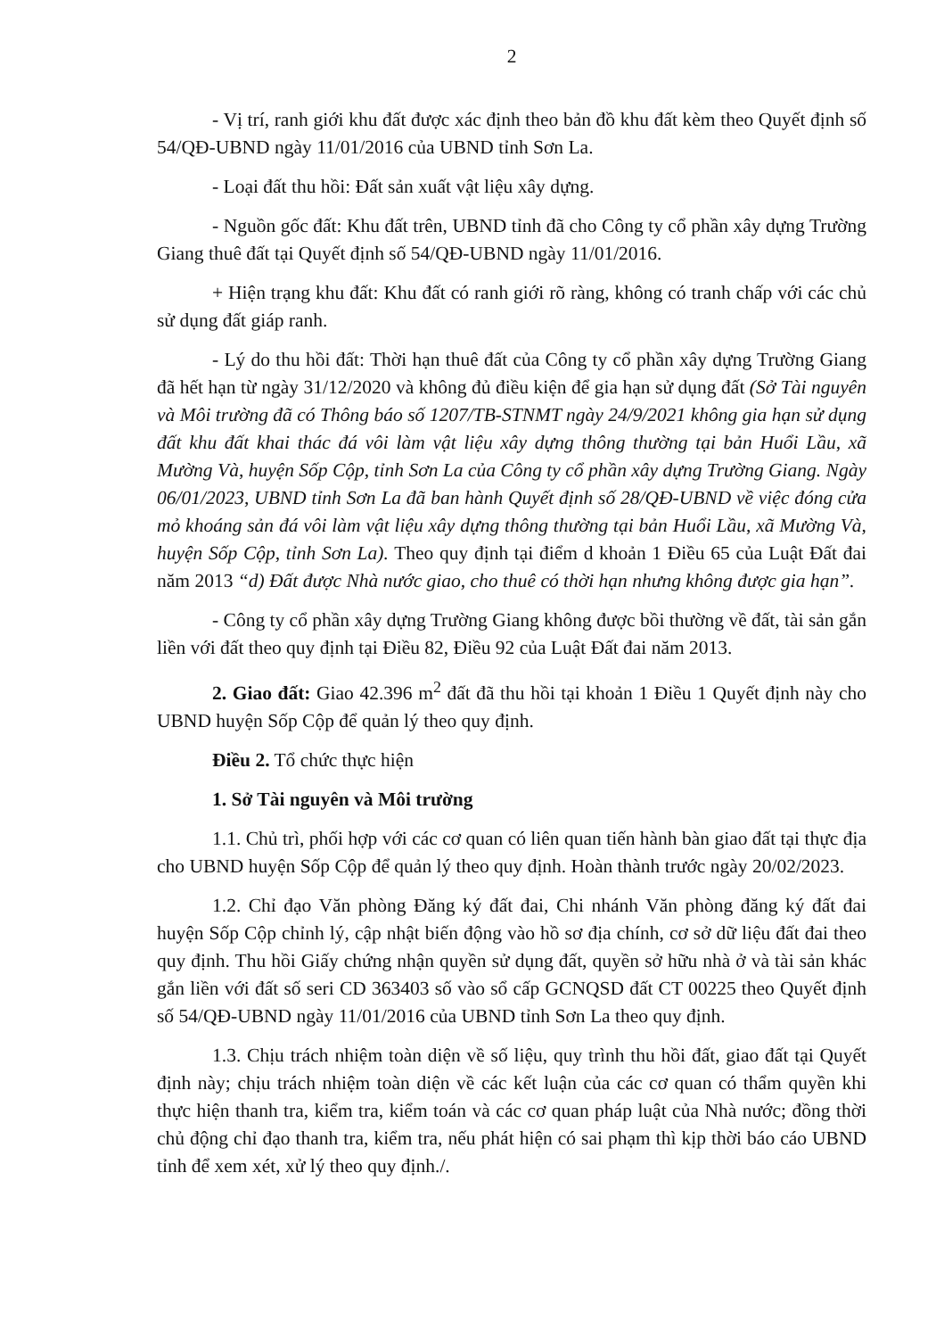2
- Vị trí, ranh giới khu đất được xác định theo bản đồ khu đất kèm theo Quyết định số 54/QĐ-UBND ngày 11/01/2016 của UBND tỉnh Sơn La.
- Loại đất thu hồi: Đất sản xuất vật liệu xây dựng.
- Nguồn gốc đất: Khu đất trên, UBND tỉnh đã cho Công ty cổ phần xây dựng Trường Giang thuê đất tại Quyết định số 54/QĐ-UBND ngày 11/01/2016.
+ Hiện trạng khu đất: Khu đất có ranh giới rõ ràng, không có tranh chấp với các chủ sử dụng đất giáp ranh.
- Lý do thu hồi đất: Thời hạn thuê đất của Công ty cổ phần xây dựng Trường Giang đã hết hạn từ ngày 31/12/2020 và không đủ điều kiện để gia hạn sử dụng đất (Sở Tài nguyên và Môi trường đã có Thông báo số 1207/TB-STNMT ngày 24/9/2021 không gia hạn sử dụng đất khu đất khai thác đá vôi làm vật liệu xây dựng thông thường tại bản Huổi Lầu, xã Mường Và, huyện Sốp Cộp, tỉnh Sơn La của Công ty cổ phần xây dựng Trường Giang. Ngày 06/01/2023, UBND tỉnh Sơn La đã ban hành Quyết định số 28/QĐ-UBND về việc đóng cửa mỏ khoáng sản đá vôi làm vật liệu xây dựng thông thường tại bản Huổi Lầu, xã Mường Và, huyện Sốp Cộp, tỉnh Sơn La). Theo quy định tại điểm d khoản 1 Điều 65 của Luật Đất đai năm 2013 “d) Đất được Nhà nước giao, cho thuê có thời hạn nhưng không được gia hạn”.
- Công ty cổ phần xây dựng Trường Giang không được bồi thường về đất, tài sản gắn liền với đất theo quy định tại Điều 82, Điều 92 của Luật Đất đai năm 2013.
2. Giao đất: Giao 42.396 m<sup>2</sup> đất đã thu hồi tại khoản 1 Điều 1 Quyết định này cho UBND huyện Sốp Cộp để quản lý theo quy định.
Điều 2. Tổ chức thực hiện
1. Sở Tài nguyên và Môi trường
1.1. Chủ trì, phối hợp với các cơ quan có liên quan tiến hành bàn giao đất tại thực địa cho UBND huyện Sốp Cộp để quản lý theo quy định. Hoàn thành trước ngày 20/02/2023.
1.2. Chỉ đạo Văn phòng Đăng ký đất đai, Chi nhánh Văn phòng đăng ký đất đai huyện Sốp Cộp chỉnh lý, cập nhật biến động vào hồ sơ địa chính, cơ sở dữ liệu đất đai theo quy định. Thu hồi Giấy chứng nhận quyền sử dụng đất, quyền sở hữu nhà ở và tài sản khác gắn liền với đất số seri CD 363403 số vào sổ cấp GCNQSD đất CT 00225 theo Quyết định số 54/QĐ-UBND ngày 11/01/2016 của UBND tỉnh Sơn La theo quy định.
1.3. Chịu trách nhiệm toàn diện về số liệu, quy trình thu hồi đất, giao đất tại Quyết định này; chịu trách nhiệm toàn diện về các kết luận của các cơ quan có thẩm quyền khi thực hiện thanh tra, kiểm tra, kiểm toán và các cơ quan pháp luật của Nhà nước; đồng thời chủ động chỉ đạo thanh tra, kiểm tra, nếu phát hiện có sai phạm thì kịp thời báo cáo UBND tỉnh để xem xét, xử lý theo quy định./.